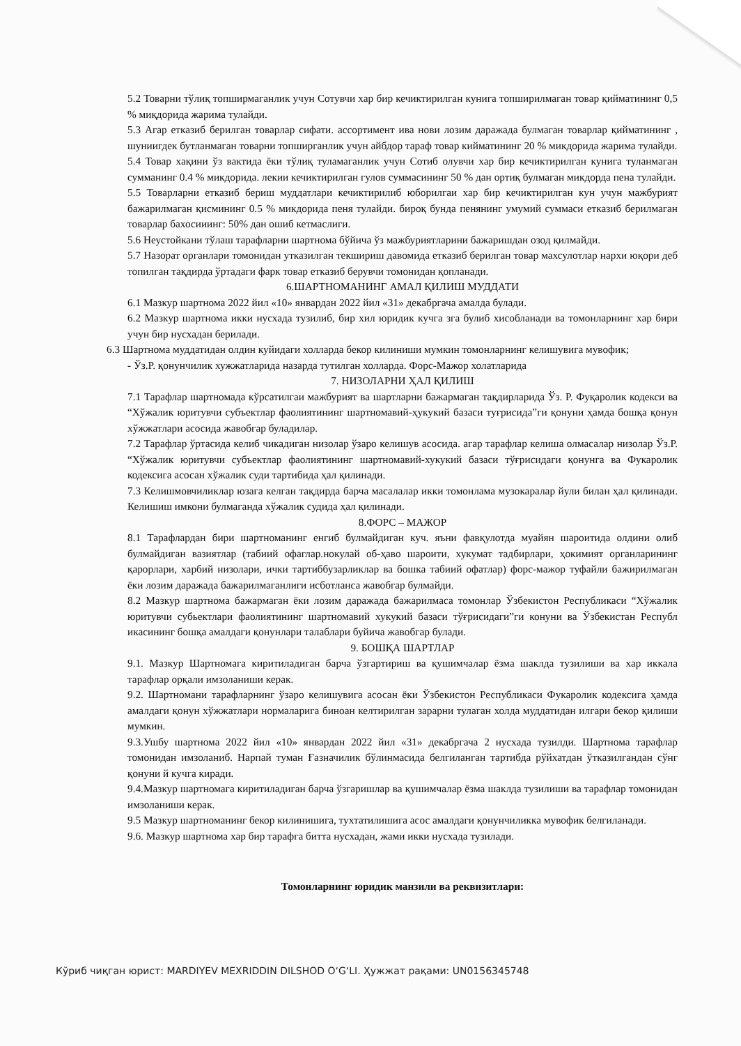5.2 Товарни тўлиқ топширмаганлик учун Сотувчи хар бир кечиктирилган кунига топширилмаган товар қийматининг 0,5 % миқдорида жарима тулайди.
5.3 Агар етказиб берилган товарлар сифати. ассортимент ива нови лозим даражада булмаган товарлар қийматининг , шуниигдек бутланмаган товарни топширганлик учун айбдор тараф товар кийматининг 20 % микдорида жарима тулайди.
5.4 Товар хақини ўз вактида ёки тўлиқ туламаганлик учун Сотиб олувчи хар бир кечиктирилган кунига туланмаган сумманинг 0.4 % микдорида. лекии кечиктирилган гулов суммасининг 50 % дан ортиқ булмаган микдорда пена тулайди.
5.5 Товарларни етказиб бериш муддатлари кечиктирилиб юборилгаи хар бир кечиктирилган кун учун мажбурият бажарилмаган қисмининг 0.5 % микдорида пеня тулайди. бироқ бунда пенянинг умумий суммаси етказиб берилмаган товарлар бахосииинг: 50% дан ошиб кетмаслиги.
5.6 Неустойкани тўлаш тарафларни шартнома бўйича ўз мажбуриятларини бажаришдан озод қилмайди.
5.7 Назорат органлари томонидан утказилган текшириш давомида етказиб берилган товар махсулотлар нархи юқори деб топилган тақдирда ўртадаги фарк товар етказиб берувчи томонидан қопланади.
6.ШАРТНОМАНИНГ АМАЛ ҚИЛИШ МУДДАТИ
6.1 Мазкур шартнома 2022 йил «10» январдан 2022 йил «31» декабргача амалда булади.
6.2 Мазкур шартнома икки нусхада тузилиб, бир хил юридик кучга зга булиб хисобланади ва томонларнинг хар бири учун бир нусхадан берилади.
6.3 Шартнома муддатидан олдин куйидаги холларда бекор килиниши мумкин томонларнинг келишувига мувофик;
- Ўз.Р. қонунчилик хужжатларида назарда тутилган холларда. Форс-Мажор холатларида
7. НИЗОЛАРНИ ҲАЛ ҚИЛИШ
7.1 Тарафлар шартномада кўрсатилгаи мажбурият ва шартларни бажармаган тақдирларида Ўз. Р. Фуқаролик кодекси ва “Хўжалик юритувчи субъектлар фаолиятининг шартномавий-ҳукукий базаси туғрисида”ги қонуни ҳамда бошқа қонун хўжжатлари асосида жавобгар буладилар.
7.2 Тарафлар ўртасида келиб чикадиган низолар ўзаро келишув асосида. агар тарафлар келиша олмасалар низолар Ўз.Р. “Хўжалик юритувчи субъектлар фаолиятининг шартномавий-хукукий базаси тўғрисидаги қонунга ва Фукаролик кодексига асосан хўжалик суди тартибида ҳал қилинади.
7.3 Келишмовчиликлар юзага келган тақдирда барча масалалар икки томонлама музокаралар йули билан ҳал қилинади. Келишиш имкони булмаганда хўжалик судида ҳал қилинади.
8.ФОРС – МАЖОР
8.1 Тарафлардан бири шартноманинг енгиб булмайдиган куч. яъни фавқулотда муайян шароитида олдини олиб булмайдиган вазиятлар (табиий офаглар.нокулай об-ҳаво шароити, хукумат тадбирлари, ҳокимият органларининг қарорлари, харбий низолари, ички тартиббузарликлар ва бошка табиий офатлар) форс-мажор туфайли бажирилмаган ёки лозим даражада бажарилмаганлиги исботланса жавобгар булмайди.
8.2 Мазкур шартнома бажармаган ёки лозим даражада бажарилмаса томонлар Ўзбекистон Республикаси “Хўжалик юритувчи субьектлари фаолиятининг шартномавий хукукий базаси тўғрисидаги”ги конуни ва Ўзбекистан Республ икасининг бошқа амалдаги қонунлари талаблари буйича жавобгар булади.
9. БОШҚА ШАРТЛАР
9.1. Мазкур Шартномага киритиладиган барча ўзгартириш ва қушимчалар ёзма шаклда тузилиши ва хар иккала тарафлар орқали имзоланиши керак.
9.2. Шартномани тарафларнинг ўзаро келишувига асосан ёки Ўзбекистон Республикаси Фукаролик кодексига ҳамда амалдаги қонун хўжжатлари нормаларига биноан келтирилган зарарни тулаган холда муддатидан илгари бекор қилиши мумкин.
9.3.Ушбу шартнома 2022 йил «10» январдан 2022 йил «31» декабргача 2 нусхада тузилди. Шартнома тарафлар томонидан имзоланиб. Нарпай туман Ғазначилик бўлинмасида белгиланган тартибда рўйхатдан ўтказилгандан сўнг қонуни й кучга киради.
9.4.Мазкур шартномага киритиладиган барча ўзгаришлар ва қушимчалар ёзма шаклда тузилиши ва тарафлар томонидан имзоланиши керак.
9.5 Мазкур шартноманинг бекор килинишига, тухтатилишига асос амалдаги қонунчиликка мувофик белгиланади.
9.6. Мазкур шартнома хар бир тарафга битта нусхадан, жами икки нусхада тузилади.
Томонларнинг юридик манзили ва реквизитлари:
Кўриб чиқган юрист: MARDIYEV MEXRIDDIN DILSHOD O‘G‘LI. Ҳужжат рақами: UN0156345748